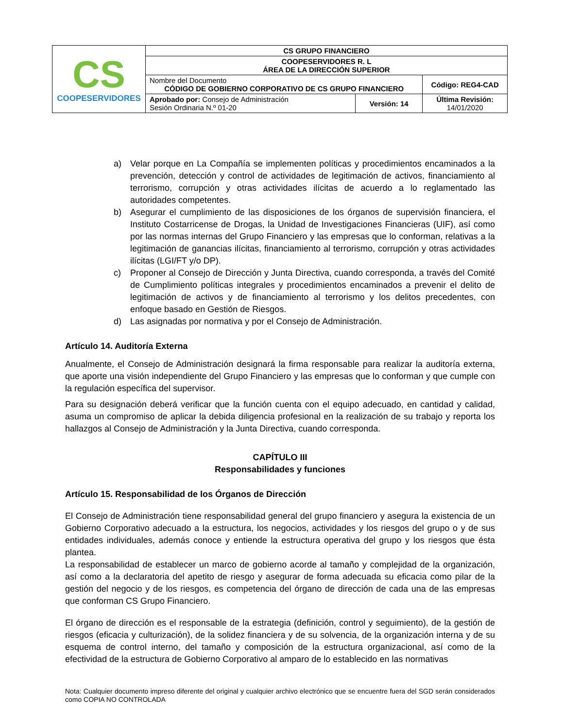| CS COOPESERVIDORES | CS GRUPO FINANCIERO | | |
| | COOPESERVIDORES R. L ÁREA DE LA DIRECCIÓN SUPERIOR | | |
| | Nombre del Documento CÓDIGO DE GOBIERNO CORPORATIVO DE CS GRUPO FINANCIERO | | Código: REG4-CAD |
| | Aprobado por: Consejo de Administración Sesión Ordinaria N.º 01-20 | Versión: 14 | Última Revisión: 14/01/2020 |
a) Velar porque en La Compañía se implementen políticas y procedimientos encaminados a la prevención, detección y control de actividades de legitimación de activos, financiamiento al terrorismo, corrupción y otras actividades ilícitas de acuerdo a lo reglamentado las autoridades competentes.
b) Asegurar el cumplimiento de las disposiciones de los órganos de supervisión financiera, el Instituto Costarricense de Drogas, la Unidad de Investigaciones Financieras (UIF), así como por las normas internas del Grupo Financiero y las empresas que lo conforman, relativas a la legitimación de ganancias ilícitas, financiamiento al terrorismo, corrupción y otras actividades ilícitas (LGI/FT y/o DP).
c) Proponer al Consejo de Dirección y Junta Directiva, cuando corresponda, a través del Comité de Cumplimiento políticas integrales y procedimientos encaminados a prevenir el delito de legitimación de activos y de financiamiento al terrorismo y los delitos precedentes, con enfoque basado en Gestión de Riesgos.
d) Las asignadas por normativa y por el Consejo de Administración.
Artículo 14. Auditoría Externa
Anualmente, el Consejo de Administración designará la firma responsable para realizar la auditoría externa, que aporte una visión independiente del Grupo Financiero y las empresas que lo conforman y que cumple con la regulación específica del supervisor.
Para su designación deberá verificar que la función cuenta con el equipo adecuado, en cantidad y calidad, asuma un compromiso de aplicar la debida diligencia profesional en la realización de su trabajo y reporta los hallazgos al Consejo de Administración y la Junta Directiva, cuando corresponda.
CAPÍTULO III
Responsabilidades y funciones
Artículo 15. Responsabilidad de los Órganos de Dirección
El Consejo de Administración tiene responsabilidad general del grupo financiero y asegura la existencia de un Gobierno Corporativo adecuado a la estructura, los negocios, actividades y los riesgos del grupo o y de sus entidades individuales, además conoce y entiende la estructura operativa del grupo y los riesgos que ésta plantea.
La responsabilidad de establecer un marco de gobierno acorde al tamaño y complejidad de la organización, así como a la declaratoria del apetito de riesgo y asegurar de forma adecuada su eficacia como pilar de la gestión del negocio y de los riesgos, es competencia del órgano de dirección de cada una de las empresas que conforman CS Grupo Financiero.
El órgano de dirección es el responsable de la estrategia (definición, control y seguimiento), de la gestión de riesgos (eficacia y culturización), de la solidez financiera y de su solvencia, de la organización interna y de su esquema de control interno, del tamaño y composición de la estructura organizacional, así como de la efectividad de la estructura de Gobierno Corporativo al amparo de lo establecido en las normativas
Nota: Cualquier documento impreso diferente del original y cualquier archivo electrónico que se encuentre fuera del SGD serán considerados como COPIA NO CONTROLADA